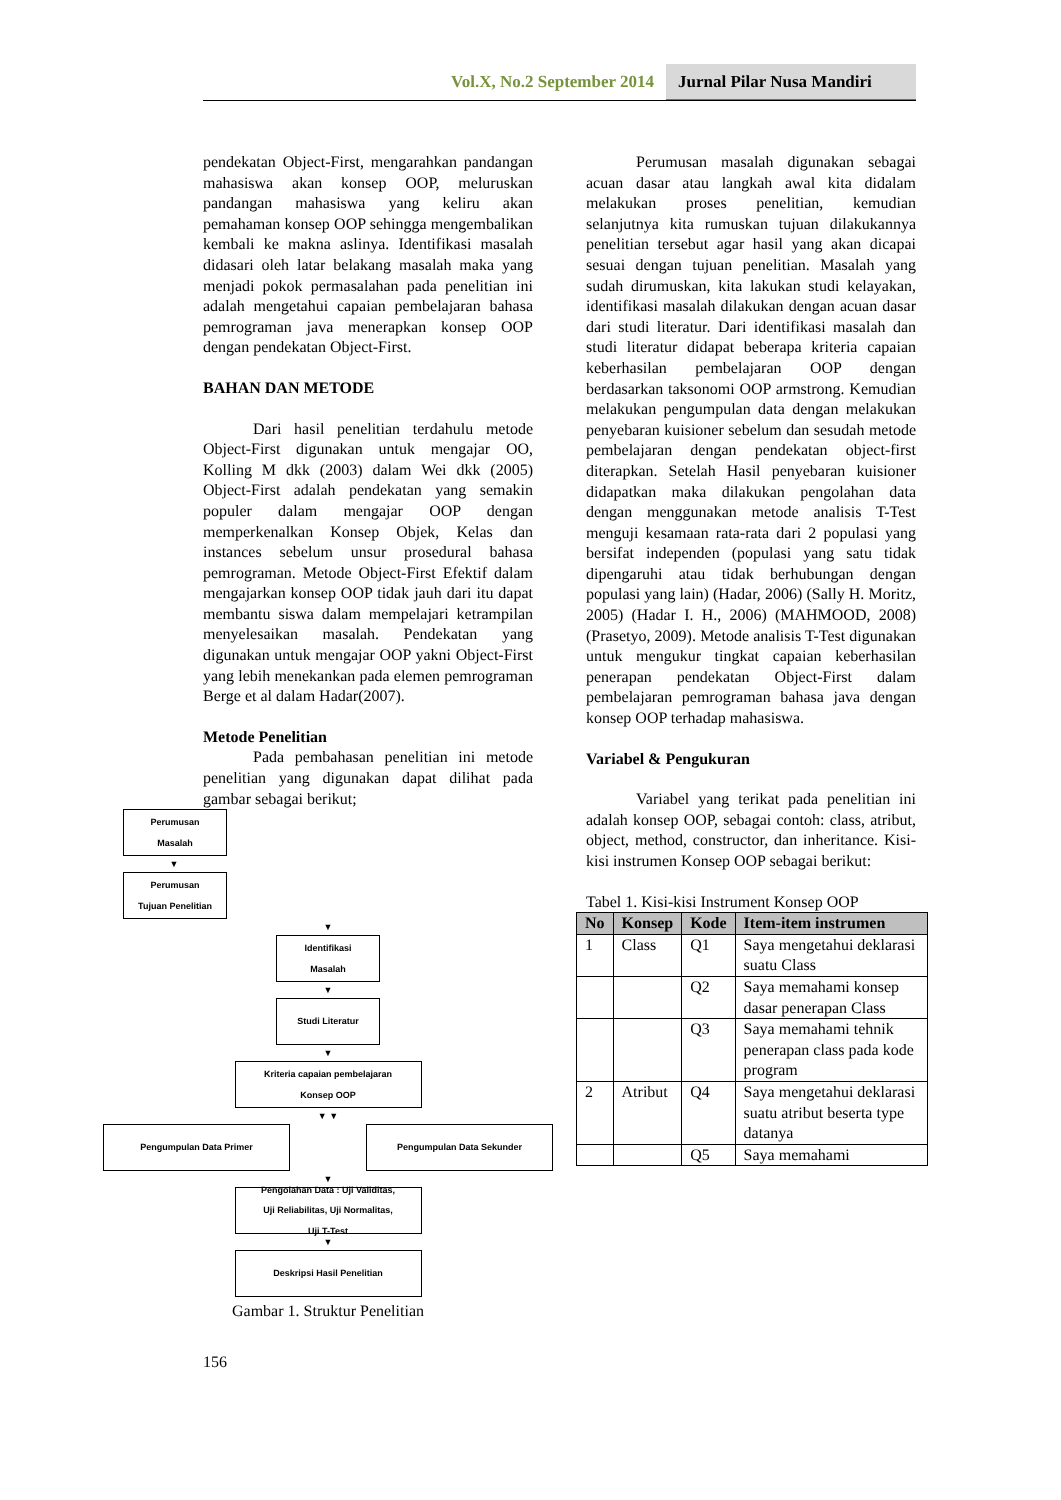Vol.X, No.2 September 2014 Jurnal Pilar Nusa Mandiri
pendekatan Object-First, mengarahkan pandangan mahasiswa akan konsep OOP, meluruskan pandangan mahasiswa yang keliru akan pemahaman konsep OOP sehingga mengembalikan kembali ke makna aslinya. Identifikasi masalah didasari oleh latar belakang masalah maka yang menjadi pokok permasalahan pada penelitian ini adalah mengetahui capaian pembelajaran bahasa pemrograman java menerapkan konsep OOP dengan pendekatan Object-First.
BAHAN DAN METODE
Dari hasil penelitian terdahulu metode Object-First digunakan untuk mengajar OO, Kolling M dkk (2003) dalam Wei dkk (2005) Object-First adalah pendekatan yang semakin populer dalam mengajar OOP dengan memperkenalkan Konsep Objek, Kelas dan instances sebelum unsur prosedural bahasa pemrograman. Metode Object-First Efektif dalam mengajarkan konsep OOP tidak jauh dari itu dapat membantu siswa dalam mempelajari ketrampilan menyelesaikan masalah. Pendekatan yang digunakan untuk mengajar OOP yakni Object-First yang lebih menekankan pada elemen pemrograman Berge et al dalam Hadar(2007).
Metode Penelitian
Pada pembahasan penelitian ini metode penelitian yang digunakan dapat dilihat pada gambar sebagai berikut;
Perumusan
Masalah
▼
Perumusan
Tujuan Penelitian
▼
Identifikasi
Masalah
▼
Studi Literatur
▼
Kriteria capaian pembelajaran
Konsep OOP
▼ ▼
Pengumpulan Data Primer Pengumpulan Data Sekunder
▼
Pengolahan Data : Uji Validitas,
Uji Reliabilitas, Uji Normalitas,
Uji T-Test
▼
Deskripsi Hasil Penelitian
Gambar 1. Struktur Penelitian
156
Perumusan masalah digunakan sebagai acuan dasar atau langkah awal kita didalam melakukan proses penelitian, kemudian selanjutnya kita rumuskan tujuan dilakukannya penelitian tersebut agar hasil yang akan dicapai sesuai dengan tujuan penelitian. Masalah yang sudah dirumuskan, kita lakukan studi kelayakan, identifikasi masalah dilakukan dengan acuan dasar dari studi literatur. Dari identifikasi masalah dan studi literatur didapat beberapa kriteria capaian keberhasilan pembelajaran OOP dengan berdasarkan taksonomi OOP armstrong. Kemudian melakukan pengumpulan data dengan melakukan penyebaran kuisioner sebelum dan sesudah metode pembelajaran dengan pendekatan object-first diterapkan. Setelah Hasil penyebaran kuisioner didapatkan maka dilakukan pengolahan data dengan menggunakan metode analisis T-Test menguji kesamaan rata-rata dari 2 populasi yang bersifat independen (populasi yang satu tidak dipengaruhi atau tidak berhubungan dengan populasi yang lain) (Hadar, 2006) (Sally H. Moritz, 2005) (Hadar I. H., 2006) (MAHMOOD, 2008) (Prasetyo, 2009). Metode analisis T-Test digunakan untuk mengukur tingkat capaian keberhasilan penerapan pendekatan Object-First dalam pembelajaran pemrograman bahasa java dengan konsep OOP terhadap mahasiswa.
Variabel & Pengukuran
Variabel yang terikat pada penelitian ini adalah konsep OOP, sebagai contoh: class, atribut, object, method, constructor, dan inheritance. Kisi-kisi instrumen Konsep OOP sebagai berikut:
Tabel 1. Kisi-kisi Instrument Konsep OOP
| No | Konsep | Kode | Item-item instrumen |
| --- | --- | --- | --- |
| 1 | Class | Q1 | Saya mengetahui deklarasi suatu Class |
| | | Q2 | Saya memahami konsep dasar penerapan Class |
| | | Q3 | Saya memahami tehnik penerapan class pada kode program |
| 2 | Atribut | Q4 | Saya mengetahui deklarasi suatu atribut beserta type datanya |
| | | Q5 | Saya memahami |